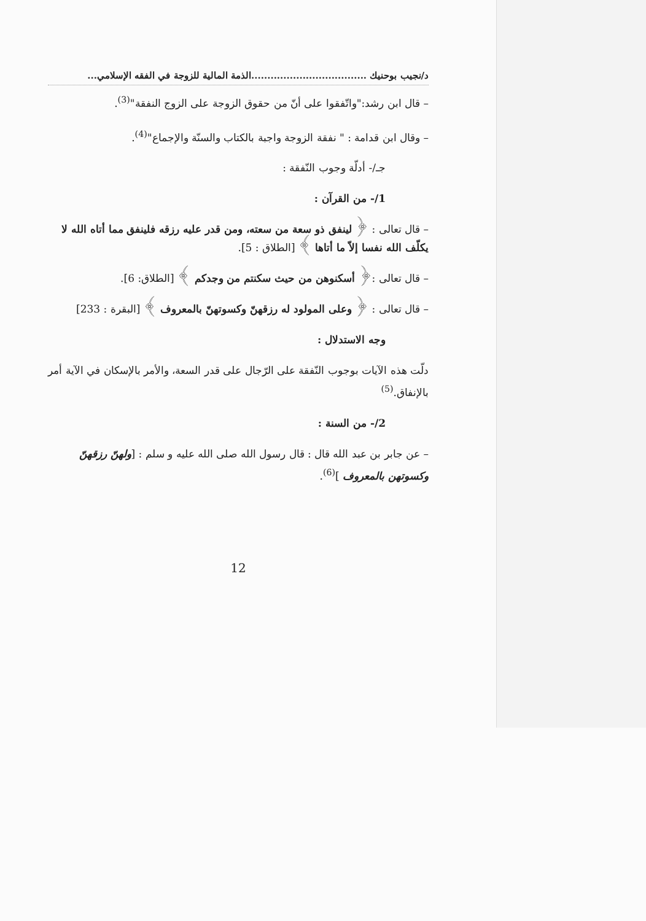د/نجيب بوحنيك ....................................الذمة المالية للزوجة في الفقه الإسلامي...
– قال ابن رشد:"واتّفقوا على أنّ من حقوق الزوجة على الزوج النفقة"<sup>(3)</sup>.
– وقال ابن قدامة : " نفقة الزوجة واجبة بالكتاب والسنّة والإجماع"<sup>(4)</sup>.
جـ/- أدلّة وجوب النّفقة :
1/- من القرآن :
– قال تعالى : ﴿ لينفق ذو سعة من سعته، ومن قدر عليه رزقه فلينفق مما أتاه الله لا يكلّف الله نفسا إلاّ ما أتاها ﴾ [الطلاق : 5].
– قال تعالى :﴿ أسكنوهن من حيث سكنتم من وجدكم ﴾ [الطلاق: 6].
– قال تعالى : ﴿ وعلى المولود له رزقهنّ وكسوتهنّ بالمعروف ﴾ [البقرة : 233]
وجه الاستدلال :
دلّت هذه الآيات بوجوب النّفقة على الرّجال على قدر السعة، والأمر بالإسكان في الآية أمر بالإنفاق.<sup>(5)</sup>
2/- من السنة :
– عن جابر بن عبد الله قال : قال رسول الله صلى الله عليه و سلم : [ولهنّ رزقهنّ وكسوتهن بالمعروف ]<sup>(6)</sup>.
12